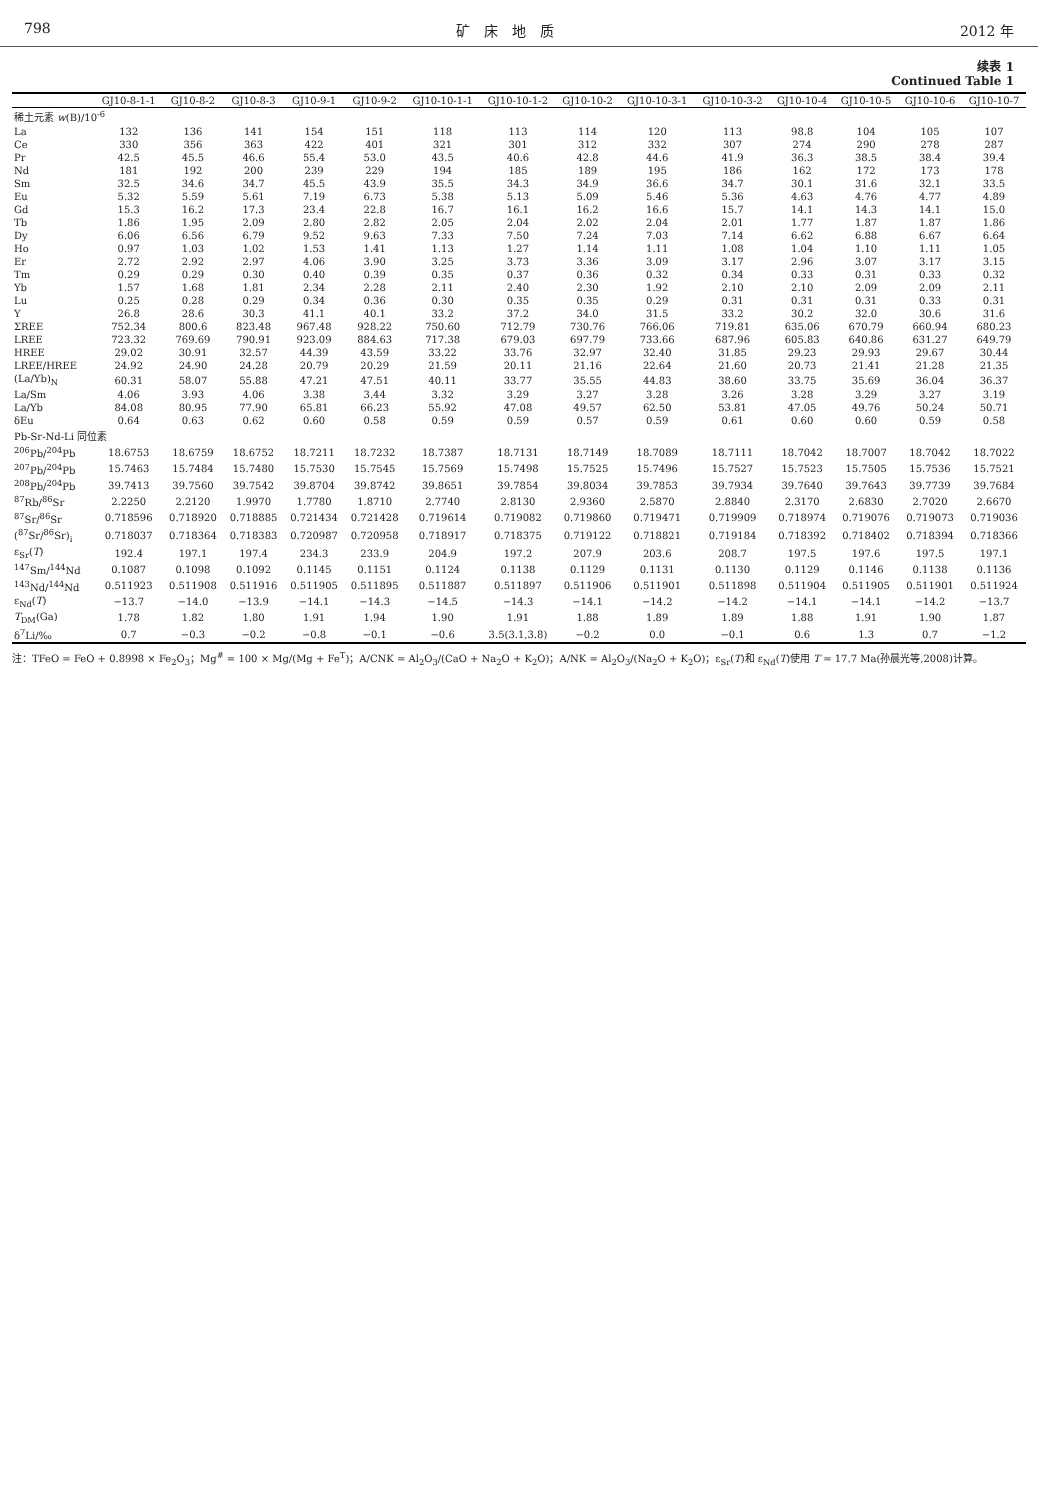798 矿　床　地　质 2012 年
续表 1
Continued Table 1
| | GJ10-8-1-1 | GJ10-8-2 | GJ10-8-3 | GJ10-9-1 | GJ10-9-2 | GJ10-10-1-1 | GJ10-10-1-2 | GJ10-10-2 | GJ10-10-3-1 | GJ10-10-3-2 | GJ10-10-4 | GJ10-10-5 | GJ10-10-6 | GJ10-10-7 |
| --- | --- | --- | --- | --- | --- | --- | --- | --- | --- | --- | --- | --- | --- | --- |
| 稀土元素 w (B)/10<sup>-6</sup> | | | | | | | | | | | | | | |
| La | 132 | 136 | 141 | 154 | 151 | 118 | 113 | 114 | 120 | 113 | 98.8 | 104 | 105 | 107 |
| Ce | 330 | 356 | 363 | 422 | 401 | 321 | 301 | 312 | 332 | 307 | 274 | 290 | 278 | 287 |
| Pr | 42.5 | 45.5 | 46.6 | 55.4 | 53.0 | 43.5 | 40.6 | 42.8 | 44.6 | 41.9 | 36.3 | 38.5 | 38.4 | 39.4 |
| Nd | 181 | 192 | 200 | 239 | 229 | 194 | 185 | 189 | 195 | 186 | 162 | 172 | 173 | 178 |
| Sm | 32.5 | 34.6 | 34.7 | 45.5 | 43.9 | 35.5 | 34.3 | 34.9 | 36.6 | 34.7 | 30.1 | 31.6 | 32.1 | 33.5 |
| Eu | 5.32 | 5.59 | 5.61 | 7.19 | 6.73 | 5.38 | 5.13 | 5.09 | 5.46 | 5.36 | 4.63 | 4.76 | 4.77 | 4.89 |
| Gd | 15.3 | 16.2 | 17.3 | 23.4 | 22.8 | 16.7 | 16.1 | 16.2 | 16.6 | 15.7 | 14.1 | 14.3 | 14.1 | 15.0 |
| Tb | 1.86 | 1.95 | 2.09 | 2.80 | 2.82 | 2.05 | 2.04 | 2.02 | 2.04 | 2.01 | 1.77 | 1.87 | 1.87 | 1.86 |
| Dy | 6.06 | 6.56 | 6.79 | 9.52 | 9.63 | 7.33 | 7.50 | 7.24 | 7.03 | 7.14 | 6.62 | 6.88 | 6.67 | 6.64 |
| Ho | 0.97 | 1.03 | 1.02 | 1.53 | 1.41 | 1.13 | 1.27 | 1.14 | 1.11 | 1.08 | 1.04 | 1.10 | 1.11 | 1.05 |
| Er | 2.72 | 2.92 | 2.97 | 4.06 | 3.90 | 3.25 | 3.73 | 3.36 | 3.09 | 3.17 | 2.96 | 3.07 | 3.17 | 3.15 |
| Tm | 0.29 | 0.29 | 0.30 | 0.40 | 0.39 | 0.35 | 0.37 | 0.36 | 0.32 | 0.34 | 0.33 | 0.31 | 0.33 | 0.32 |
| Yb | 1.57 | 1.68 | 1.81 | 2.34 | 2.28 | 2.11 | 2.40 | 2.30 | 1.92 | 2.10 | 2.10 | 2.09 | 2.09 | 2.11 |
| Lu | 0.25 | 0.28 | 0.29 | 0.34 | 0.36 | 0.30 | 0.35 | 0.35 | 0.29 | 0.31 | 0.31 | 0.31 | 0.33 | 0.31 |
| Y | 26.8 | 28.6 | 30.3 | 41.1 | 40.1 | 33.2 | 37.2 | 34.0 | 31.5 | 33.2 | 30.2 | 32.0 | 30.6 | 31.6 |
| ΣREE | 752.34 | 800.6 | 823.48 | 967.48 | 928.22 | 750.60 | 712.79 | 730.76 | 766.06 | 719.81 | 635.06 | 670.79 | 660.94 | 680.23 |
| LREE | 723.32 | 769.69 | 790.91 | 923.09 | 884.63 | 717.38 | 679.03 | 697.79 | 733.66 | 687.96 | 605.83 | 640.86 | 631.27 | 649.79 |
| HREE | 29.02 | 30.91 | 32.57 | 44.39 | 43.59 | 33.22 | 33.76 | 32.97 | 32.40 | 31.85 | 29.23 | 29.93 | 29.67 | 30.44 |
| LREE/HREE | 24.92 | 24.90 | 24.28 | 20.79 | 20.29 | 21.59 | 20.11 | 21.16 | 22.64 | 21.60 | 20.73 | 21.41 | 21.28 | 21.35 |
| (La/Yb)<sub>N</sub> | 60.31 | 58.07 | 55.88 | 47.21 | 47.51 | 40.11 | 33.77 | 35.55 | 44.83 | 38.60 | 33.75 | 35.69 | 36.04 | 36.37 |
| La/Sm | 4.06 | 3.93 | 4.06 | 3.38 | 3.44 | 3.32 | 3.29 | 3.27 | 3.28 | 3.26 | 3.28 | 3.29 | 3.27 | 3.19 |
| La/Yb | 84.08 | 80.95 | 77.90 | 65.81 | 66.23 | 55.92 | 47.08 | 49.57 | 62.50 | 53.81 | 47.05 | 49.76 | 50.24 | 50.71 |
| δEu | 0.64 | 0.63 | 0.62 | 0.60 | 0.58 | 0.59 | 0.59 | 0.57 | 0.59 | 0.61 | 0.60 | 0.60 | 0.59 | 0.58 |
| Pb-Sr-Nd-Li 同位素 | | | | | | | | | | | | | | |
| <sup>206</sup>Pb/<sup>204</sup>Pb | 18.6753 | 18.6759 | 18.6752 | 18.7211 | 18.7232 | 18.7387 | 18.7131 | 18.7149 | 18.7089 | 18.7111 | 18.7042 | 18.7007 | 18.7042 | 18.7022 |
| <sup>207</sup>Pb/<sup>204</sup>Pb | 15.7463 | 15.7484 | 15.7480 | 15.7530 | 15.7545 | 15.7569 | 15.7498 | 15.7525 | 15.7496 | 15.7527 | 15.7523 | 15.7505 | 15.7536 | 15.7521 |
| <sup>208</sup>Pb/<sup>204</sup>Pb | 39.7413 | 39.7560 | 39.7542 | 39.8704 | 39.8742 | 39.8651 | 39.7854 | 39.8034 | 39.7853 | 39.7934 | 39.7640 | 39.7643 | 39.7739 | 39.7684 |
| <sup>87</sup>Rb/<sup>86</sup>Sr | 2.2250 | 2.2120 | 1.9970 | 1.7780 | 1.8710 | 2.7740 | 2.8130 | 2.9360 | 2.5870 | 2.8840 | 2.3170 | 2.6830 | 2.7020 | 2.6670 |
| <sup>87</sup>Sr/<sup>86</sup>Sr | 0.718596 | 0.718920 | 0.718885 | 0.721434 | 0.721428 | 0.719614 | 0.719082 | 0.719860 | 0.719471 | 0.719909 | 0.718974 | 0.719076 | 0.719073 | 0.719036 |
| (<sup>87</sup>Sr/<sup>86</sup>Sr)<sub>i</sub> | 0.718037 | 0.718364 | 0.718383 | 0.720987 | 0.720958 | 0.718917 | 0.718375 | 0.719122 | 0.718821 | 0.719184 | 0.718392 | 0.718402 | 0.718394 | 0.718366 |
| ε<sub>Sr</sub>( T ) | 192.4 | 197.1 | 197.4 | 234.3 | 233.9 | 204.9 | 197.2 | 207.9 | 203.6 | 208.7 | 197.5 | 197.6 | 197.5 | 197.1 |
| <sup>147</sup>Sm/<sup>144</sup>Nd | 0.1087 | 0.1098 | 0.1092 | 0.1145 | 0.1151 | 0.1124 | 0.1138 | 0.1129 | 0.1131 | 0.1130 | 0.1129 | 0.1146 | 0.1138 | 0.1136 |
| <sup>143</sup>Nd/<sup>144</sup>Nd | 0.511923 | 0.511908 | 0.511916 | 0.511905 | 0.511895 | 0.511887 | 0.511897 | 0.511906 | 0.511901 | 0.511898 | 0.511904 | 0.511905 | 0.511901 | 0.511924 |
| ε<sub>Nd</sub>( T ) | −13.7 | −14.0 | −13.9 | −14.1 | −14.3 | −14.5 | −14.3 | −14.1 | −14.2 | −14.2 | −14.1 | −14.1 | −14.2 | −13.7 |
| T<sub>DM</sub>(Ga) | 1.78 | 1.82 | 1.80 | 1.91 | 1.94 | 1.90 | 1.91 | 1.88 | 1.89 | 1.89 | 1.88 | 1.91 | 1.90 | 1.87 |
| δ<sup>7</sup>Li/‰ | 0.7 | −0.3 | −0.2 | −0.8 | −0.1 | −0.6 | 3.5(3.1,3.8) | −0.2 | 0.0 | −0.1 | 0.6 | 1.3 | 0.7 | −1.2 |
注：TFeO = FeO + 0.8998 × Fe<sub>2</sub>O<sub>3</sub>；Mg<sup>#</sup> = 100 × Mg/(Mg + Fe<sup>T</sup>)；A/CNK = Al<sub>2</sub>O<sub>3</sub>/(CaO + Na<sub>2</sub>O + K<sub>2</sub>O)；A/NK = Al<sub>2</sub>O<sub>3</sub>/(Na<sub>2</sub>O + K<sub>2</sub>O)；ε<sub>Sr</sub>(T)和 ε<sub>Nd</sub>(T)使用 T = 17.7 Ma(孙晨光等,2008)计算。